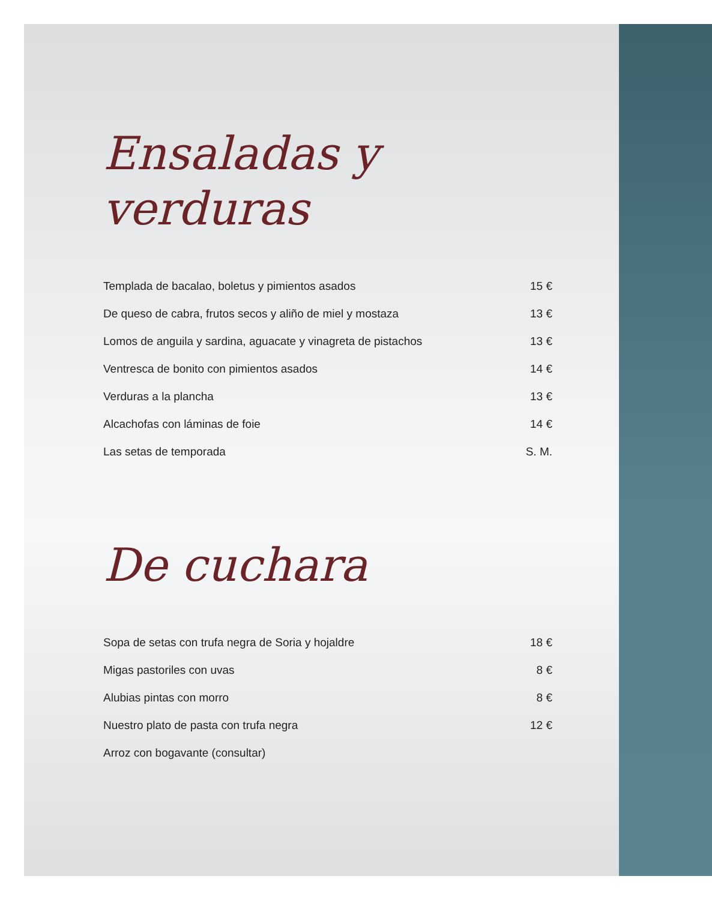Ensaladas y
verduras
| Templada de bacalao, boletus y pimientos asados | 15 € |
| De queso de cabra, frutos secos y aliño de miel y mostaza | 13 € |
| Lomos de anguila y sardina, aguacate y vinagreta de pistachos | 13 € |
| Ventresca de bonito con pimientos asados | 14 € |
| Verduras a la plancha | 13 € |
| Alcachofas con láminas de foie | 14 € |
| Las setas de temporada | S. M. |
De cuchara
| Sopa de setas con trufa negra de Soria y hojaldre | 18 € |
| Migas pastoriles con uvas | 8 € |
| Alubias pintas con morro | 8 € |
| Nuestro plato de pasta con trufa negra | 12 € |
| Arroz con bogavante (consultar) | |